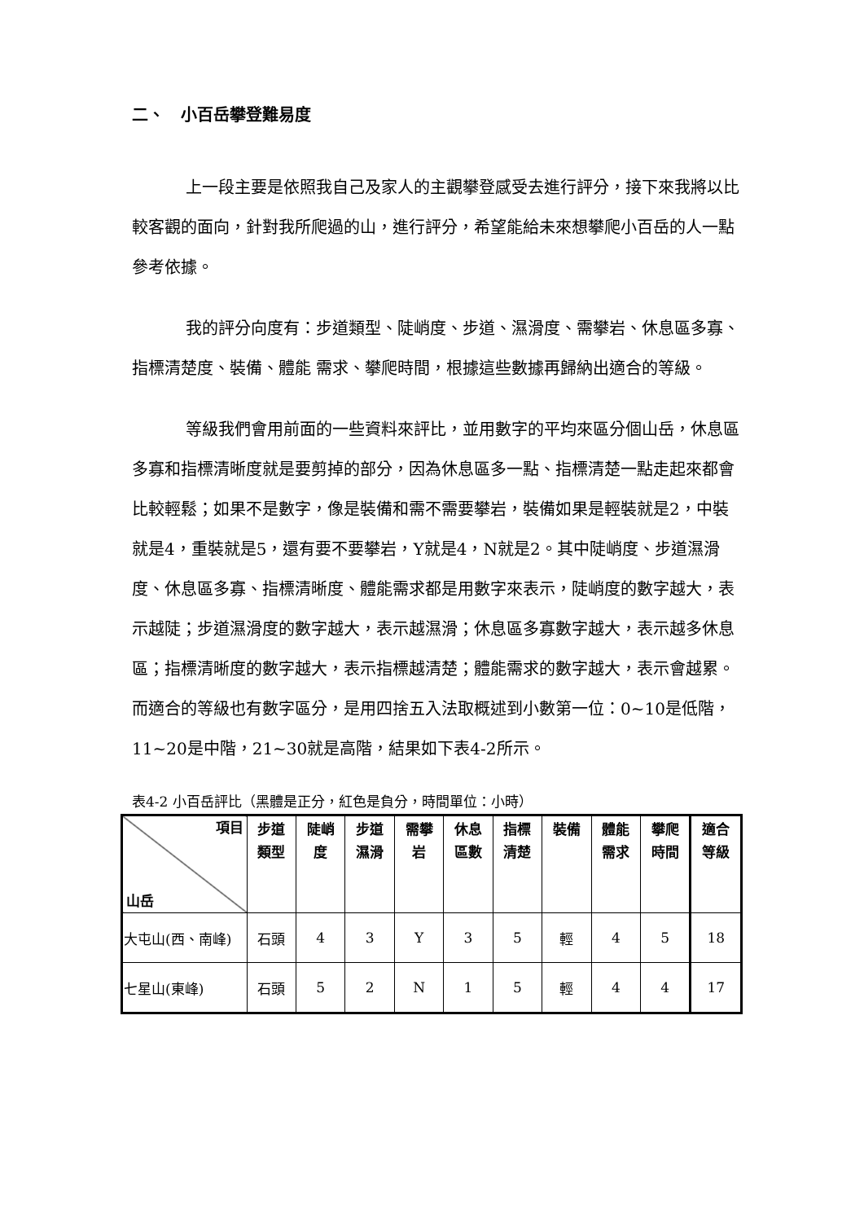二、　小百岳攀登難易度
上一段主要是依照我自己及家人的主觀攀登感受去進行評分，接下來我將以比較客觀的面向，針對我所爬過的山，進行評分，希望能給未來想攀爬小百岳的人一點參考依據。
我的評分向度有：步道類型、陡峭度、步道、濕滑度、需攀岩、休息區多寡、指標清楚度、裝備、體能 需求、攀爬時間，根據這些數據再歸納出適合的等級。
等級我們會用前面的一些資料來評比，並用數字的平均來區分個山岳，休息區多寡和指標清晰度就是要剪掉的部分，因為休息區多一點、指標清楚一點走起來都會比較輕鬆；如果不是數字，像是裝備和需不需要攀岩，裝備如果是輕裝就是2，中裝就是4，重裝就是5，還有要不要攀岩，Y就是4，N就是2。其中陡峭度、步道濕滑度、休息區多寡、指標清晰度、體能需求都是用數字來表示，陡峭度的數字越大，表示越陡；步道濕滑度的數字越大，表示越濕滑；休息區多寡數字越大，表示越多休息區；指標清晰度的數字越大，表示指標越清楚；體能需求的數字越大，表示會越累。而適合的等級也有數字區分，是用四捨五入法取概述到小數第一位：0~10是低階，11~20是中階，21~30就是高階，結果如下表4-2所示。
表4-2 小百岳評比（黑體是正分，紅色是負分，時間單位：小時）
| 項目 山岳 | 步道類型 | 陡峭度 | 步道濕滑 | 需攀岩 | 休息區數 | 指標清楚 | 裝備 | 體能需求 | 攀爬時間 | 適合等級 |
| --- | --- | --- | --- | --- | --- | --- | --- | --- | --- | --- |
| 大屯山(西、南峰) | 石頭 | 4 | 3 | Y | 3 | 5 | 輕 | 4 | 5 | 18 |
| 七星山(東峰) | 石頭 | 5 | 2 | N | 1 | 5 | 輕 | 4 | 4 | 17 |